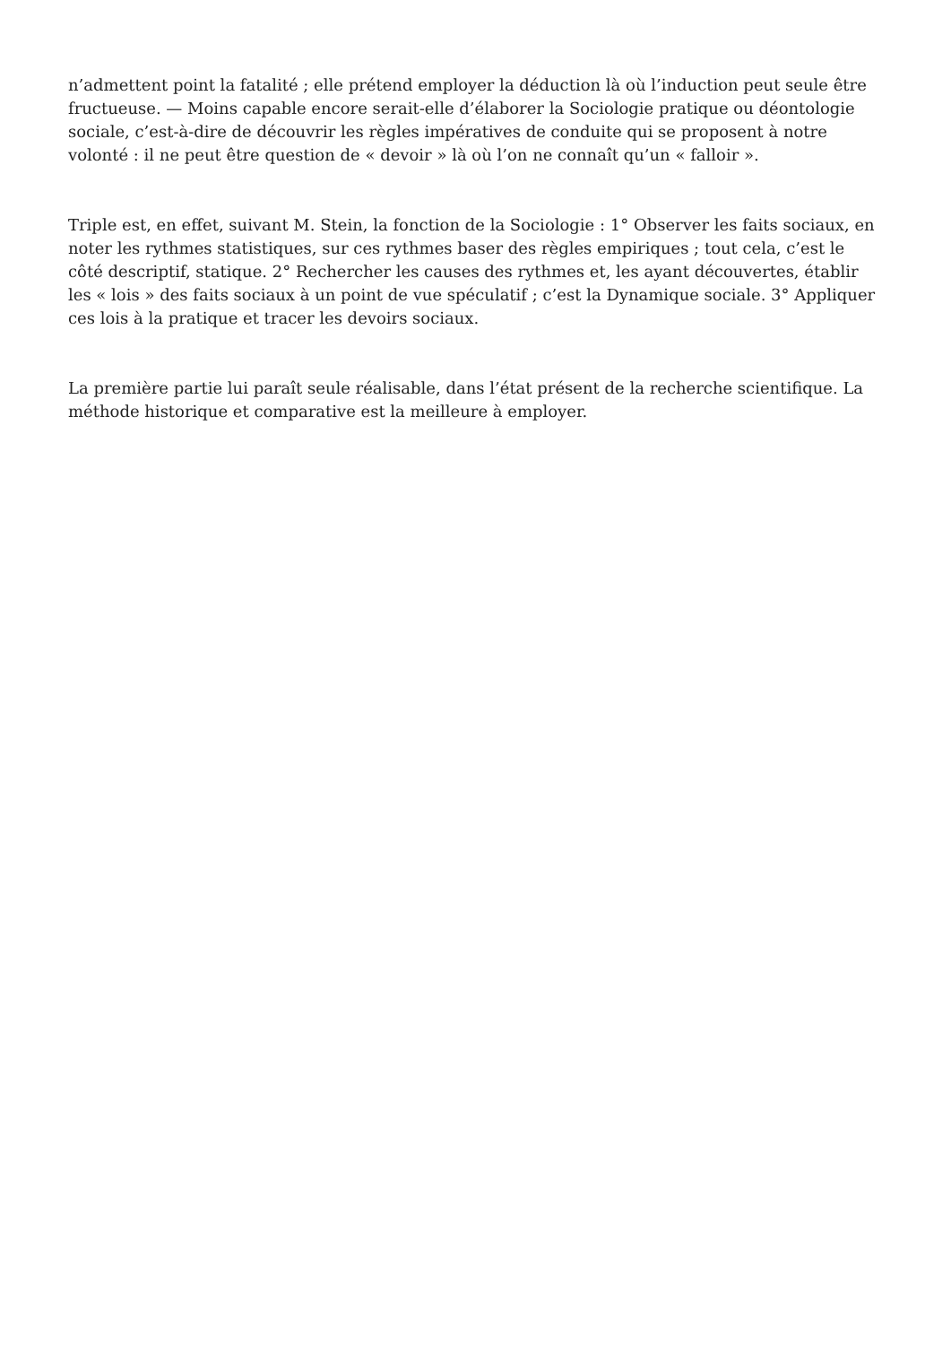n’admettent point la fatalité ; elle prétend employer la déduction là où l’induction peut seule être fructueuse. — Moins capable encore serait-elle d’élaborer la Sociologie pratique ou déontologie sociale, c’est-à-dire de découvrir les règles impératives de conduite qui se proposent à notre volonté : il ne peut être question de « devoir » là où l’on ne connaît qu’un « falloir ».
Triple est, en effet, suivant M. Stein, la fonction de la Sociologie : 1° Observer les faits sociaux, en noter les rythmes statistiques, sur ces rythmes baser des règles empiriques ; tout cela, c’est le côté descriptif, statique. 2° Rechercher les causes des rythmes et, les ayant découvertes, établir les « lois » des faits sociaux à un point de vue spéculatif ; c’est la Dynamique sociale. 3° Appliquer ces lois à la pratique et tracer les devoirs sociaux.
La première partie lui paraît seule réalisable, dans l’état présent de la recherche scientifique. La méthode historique et comparative est la meilleure à employer.